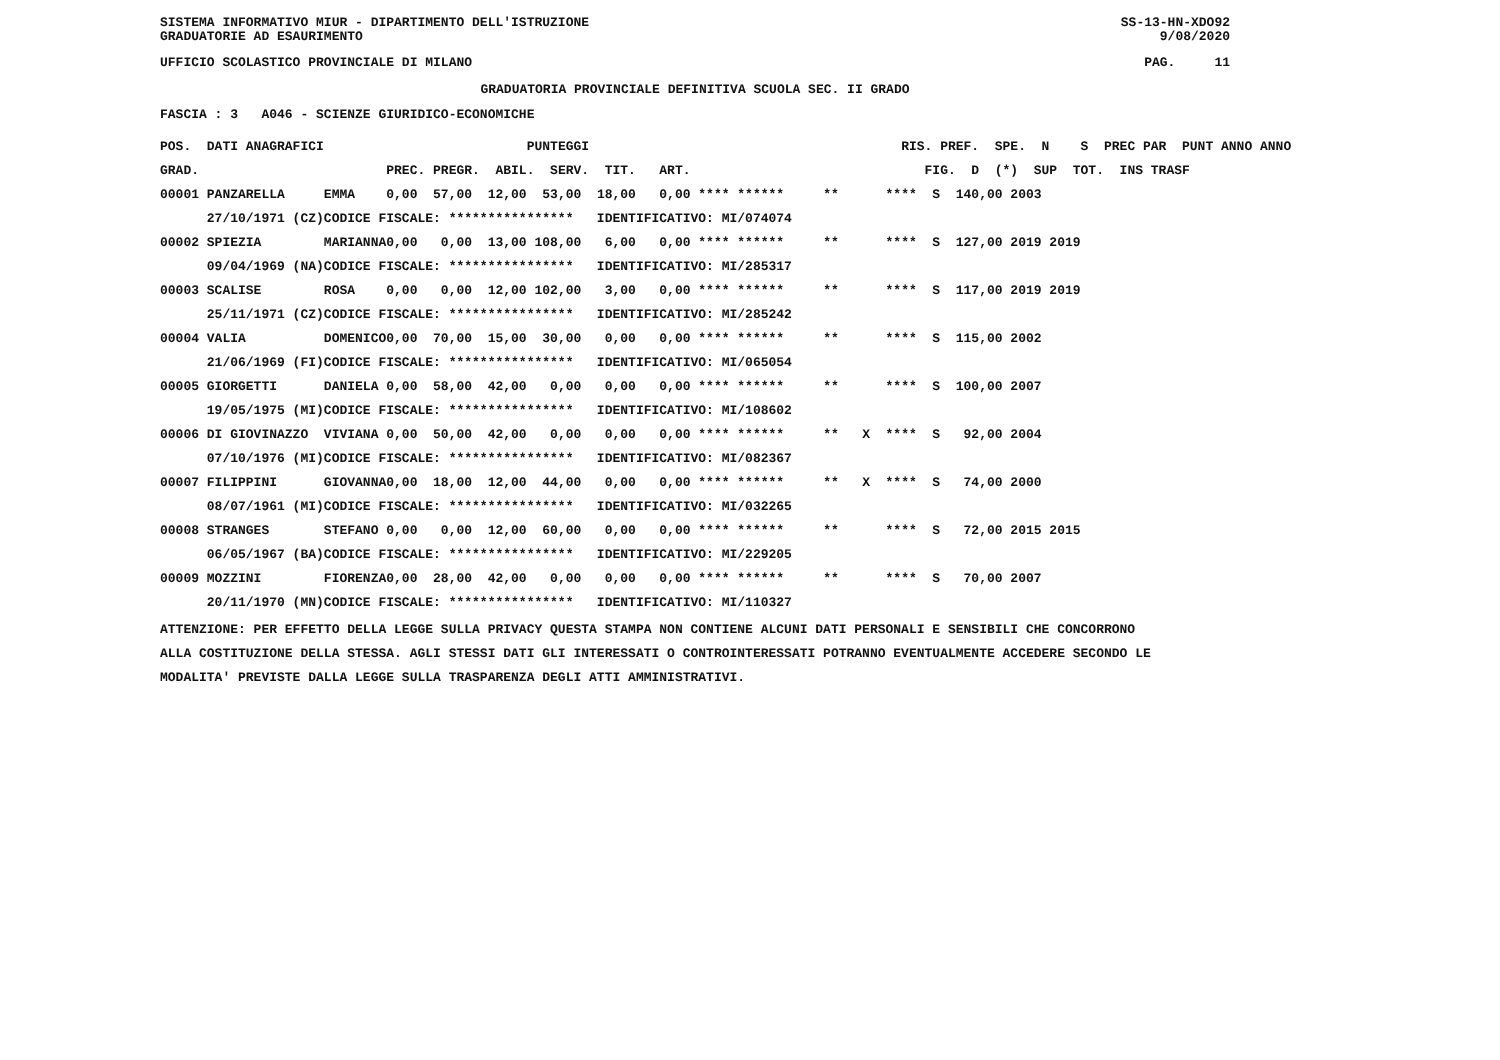SISTEMA INFORMATIVO MIUR - DIPARTIMENTO DELL'ISTRUZIONE SS-13-HN-XDO92
GRADUATORIE AD ESAURIMENTO 9/08/2020
UFFICIO SCOLASTICO PROVINCIALE DI MILANO PAG. 11
GRADUATORIA PROVINCIALE DEFINITIVA SCUOLA SEC. II GRADO
FASCIA : 3 A046 - SCIENZE GIURIDICO-ECONOMICHE
| POS. DATI ANAGRAFICI | | PUNTEGGI | RIS. PREF. SPE. N S PREC PAR PUNT ANNO ANNO |
| --- | --- | --- | --- |
| GRAD. | | PREC. PREGR. ABIL. SERV. TIT. ART. | FIG. D (*) SUP TOT. INS TRASF |
| 00001 PANZARELLA | EMMA | 0,00 57,00 12,00 53,00 18,00 0,00 **** ****** | ** **** S 140,00 2003 |
| 27/10/1971 (CZ) | CODICE FISCALE: **************** IDENTIFICATIVO: MI/074074 | | |
| 00002 SPIEZIA | MARIANNA | 0,00 0,00 13,00 108,00 6,00 0,00 **** ****** | ** **** S 127,00 2019 2019 |
| 09/04/1969 (NA) | CODICE FISCALE: **************** IDENTIFICATIVO: MI/285317 | | |
| 00003 SCALISE | ROSA | 0,00 0,00 12,00 102,00 3,00 0,00 **** ****** | ** **** S 117,00 2019 2019 |
| 25/11/1971 (CZ) | CODICE FISCALE: **************** IDENTIFICATIVO: MI/285242 | | |
| 00004 VALIA | DOMENICO | 0,00 70,00 15,00 30,00 0,00 0,00 **** ****** | ** **** S 115,00 2002 |
| 21/06/1969 (FI) | CODICE FISCALE: **************** IDENTIFICATIVO: MI/065054 | | |
| 00005 GIORGETTI | DANIELA | 0,00 58,00 42,00 0,00 0,00 0,00 **** ****** | ** **** S 100,00 2007 |
| 19/05/1975 (MI) | CODICE FISCALE: **************** IDENTIFICATIVO: MI/108602 | | |
| 00006 DI GIOVINAZZO | VIVIANA | 0,00 50,00 42,00 0,00 0,00 0,00 **** ****** | ** X **** S 92,00 2004 |
| 07/10/1976 (MI) | CODICE FISCALE: **************** IDENTIFICATIVO: MI/082367 | | |
| 00007 FILIPPINI | GIOVANNA | 0,00 18,00 12,00 44,00 0,00 0,00 **** ****** | ** X **** S 74,00 2000 |
| 08/07/1961 (MI) | CODICE FISCALE: **************** IDENTIFICATIVO: MI/032265 | | |
| 00008 STRANGES | STEFANO | 0,00 0,00 12,00 60,00 0,00 0,00 **** ****** | ** **** S 72,00 2015 2015 |
| 06/05/1967 (BA) | CODICE FISCALE: **************** IDENTIFICATIVO: MI/229205 | | |
| 00009 MOZZINI | FIORENZA | 0,00 28,00 42,00 0,00 0,00 0,00 **** ****** | ** **** S 70,00 2007 |
| 20/11/1970 (MN) | CODICE FISCALE: **************** IDENTIFICATIVO: MI/110327 | | |
ATTENZIONE: PER EFFETTO DELLA LEGGE SULLA PRIVACY QUESTA STAMPA NON CONTIENE ALCUNI DATI PERSONALI E SENSIBILI CHE CONCORRONO
ALLA COSTITUZIONE DELLA STESSA. AGLI STESSI DATI GLI INTERESSATI O CONTROINTERESSATI POTRANNO EVENTUALMENTE ACCEDERE SECONDO LE
MODALITA' PREVISTE DALLA LEGGE SULLA TRASPARENZA DEGLI ATTI AMMINISTRATIVI.